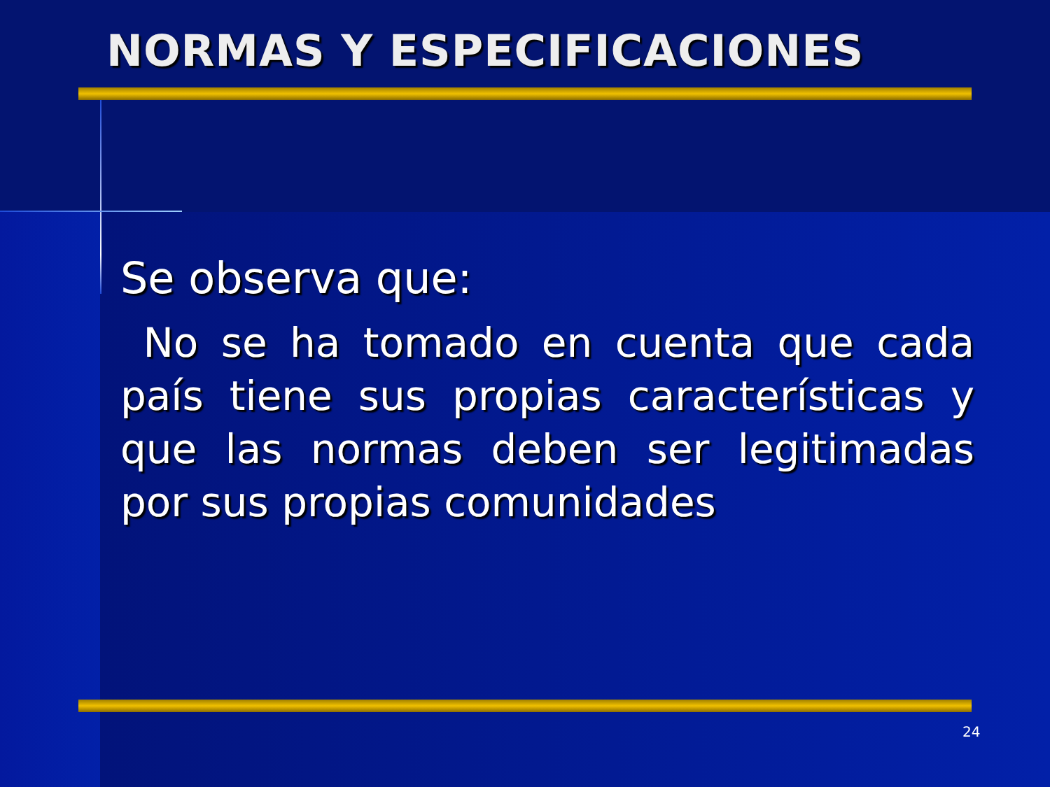NORMAS Y ESPECIFICACIONES
Se observa que:
No se ha tomado en cuenta que cada país tiene sus propias características y que las normas deben ser legitimadas por sus propias comunidades
24